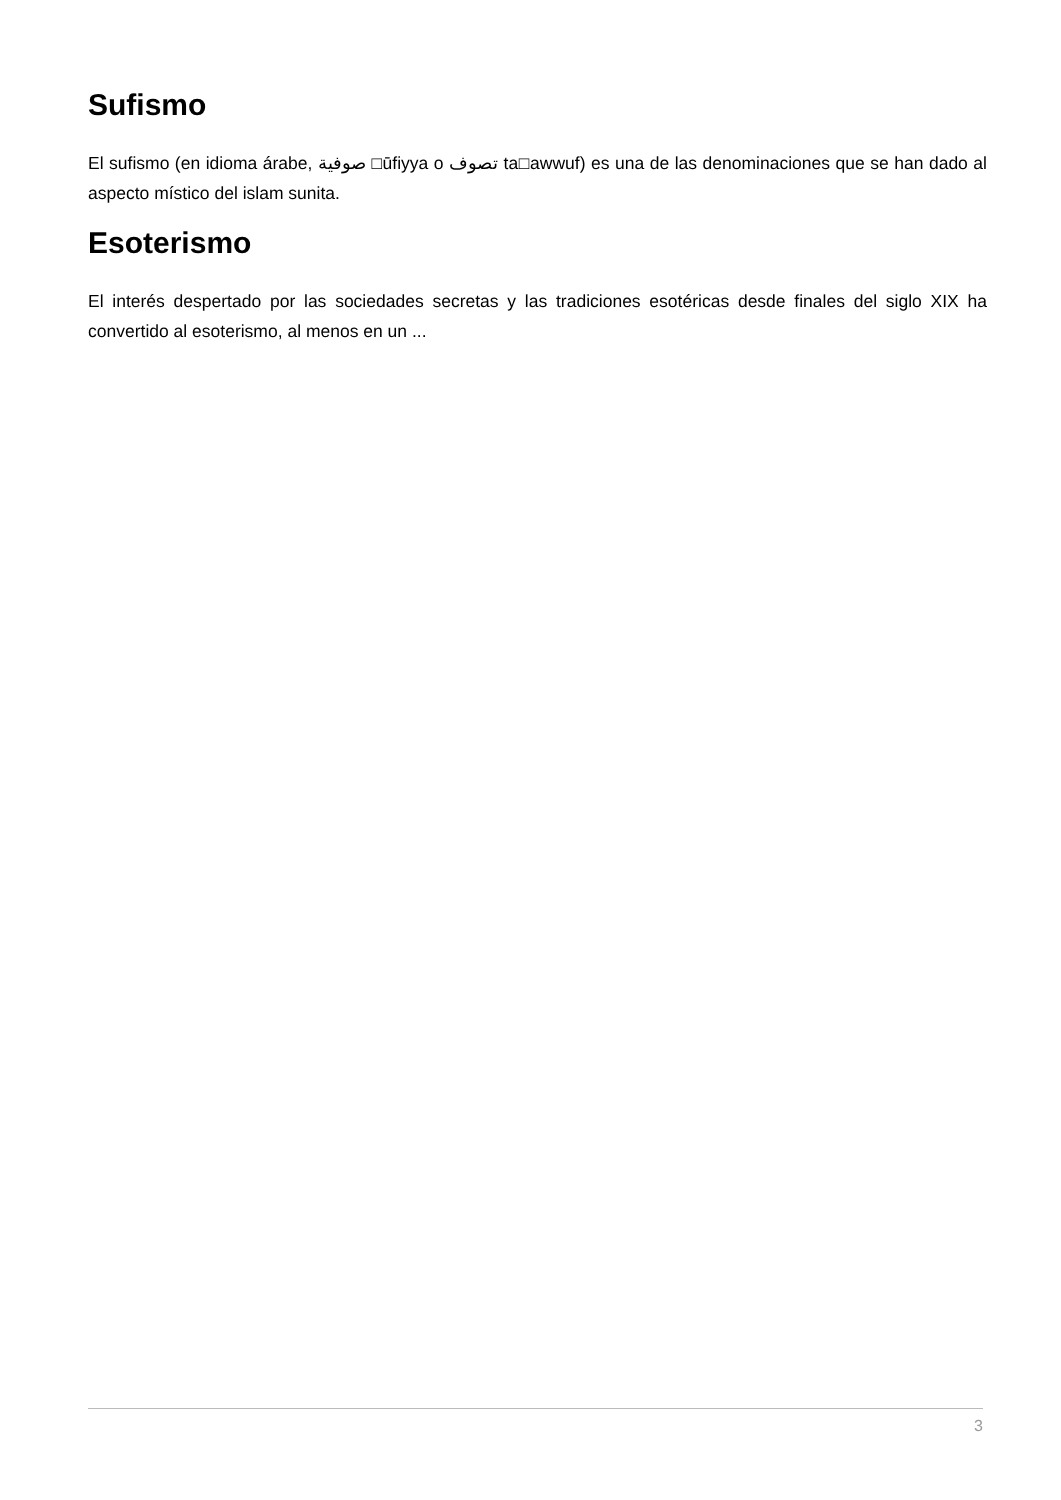Sufismo
El sufismo (en idioma árabe, صوفية □ūfiyya o تصوف ta□awwuf) es una de las denominaciones que se han dado al aspecto místico del islam sunita.
Esoterismo
El interés despertado por las sociedades secretas y las tradiciones esotéricas desde finales del siglo XIX ha convertido al esoterismo, al menos en un ...
3